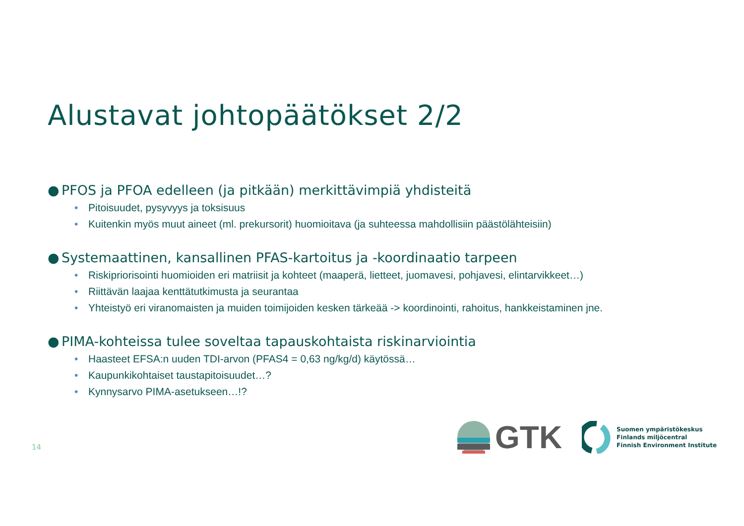Alustavat johtopäätökset 2/2
● PFOS ja PFOA edelleen (ja pitkään) merkittävimpiä yhdisteitä
• Pitoisuudet, pysyvyys ja toksisuus
• Kuitenkin myös muut aineet (ml. prekursorit) huomioitava (ja suhteessa mahdollisiin päästölähteisiin)
● Systemaattinen, kansallinen PFAS-kartoitus ja -koordinaatio tarpeen
• Riskipriorisointi huomioiden eri matriisit ja kohteet (maaperä, lietteet, juomavesi, pohjavesi, elintarvikkeet…)
• Riittävän laajaa kenttätutkimusta ja seurantaa
• Yhteistyö eri viranomaisten ja muiden toimijoiden kesken tärkeää -> koordinointi, rahoitus, hankkeistaminen jne.
● PIMA-kohteissa tulee soveltaa tapauskohtaista riskinarviointia
• Haasteet EFSA:n uuden TDI-arvon (PFAS4 = 0,63 ng/kg/d) käytössä…
• Kaupunkikohtaiset taustapitoisuudet…?
• Kynnysarvo PIMA-asetukseen…!?
14
GTK
Suomen ympäristökeskus
Finlands miljöcentral
Finnish Environment Institute